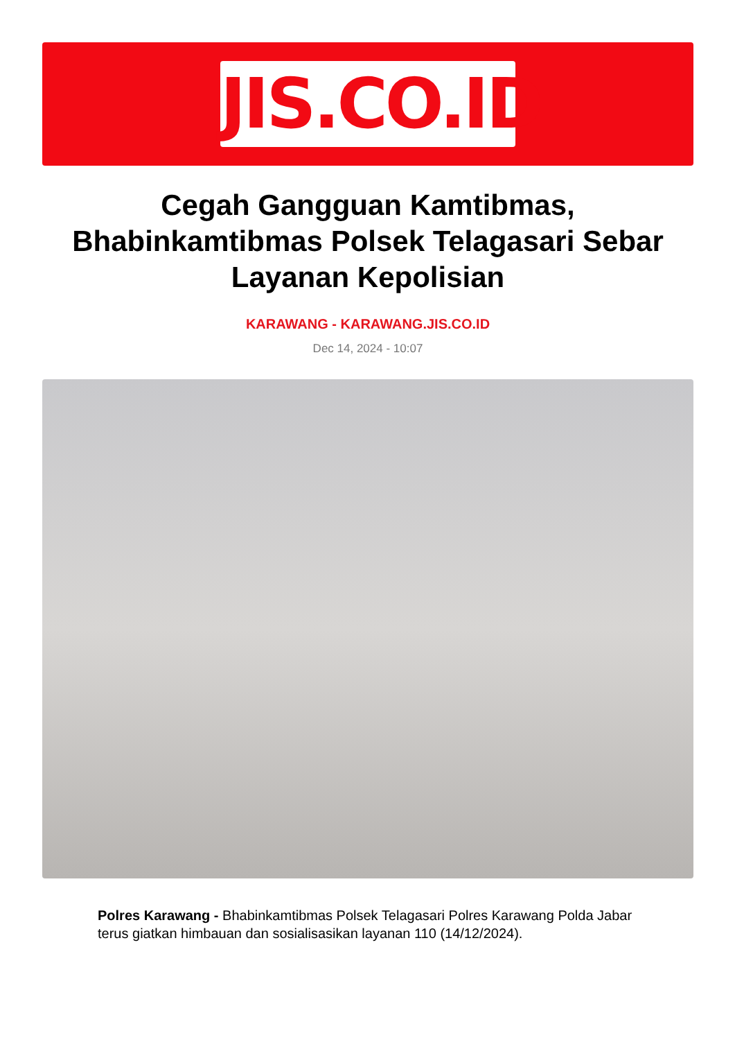JIS.CO.ID
Cegah Gangguan Kamtibmas, Bhabinkamtibmas Polsek Telagasari Sebar Layanan Kepolisian
KARAWANG - KARAWANG.JIS.CO.ID
Dec 14, 2024 - 10:07
Polres Karawang - Bhabinkamtibmas Polsek Telagasari Polres Karawang Polda Jabar terus giatkan himbauan dan sosialisasikan layanan 110 (14/12/2024).